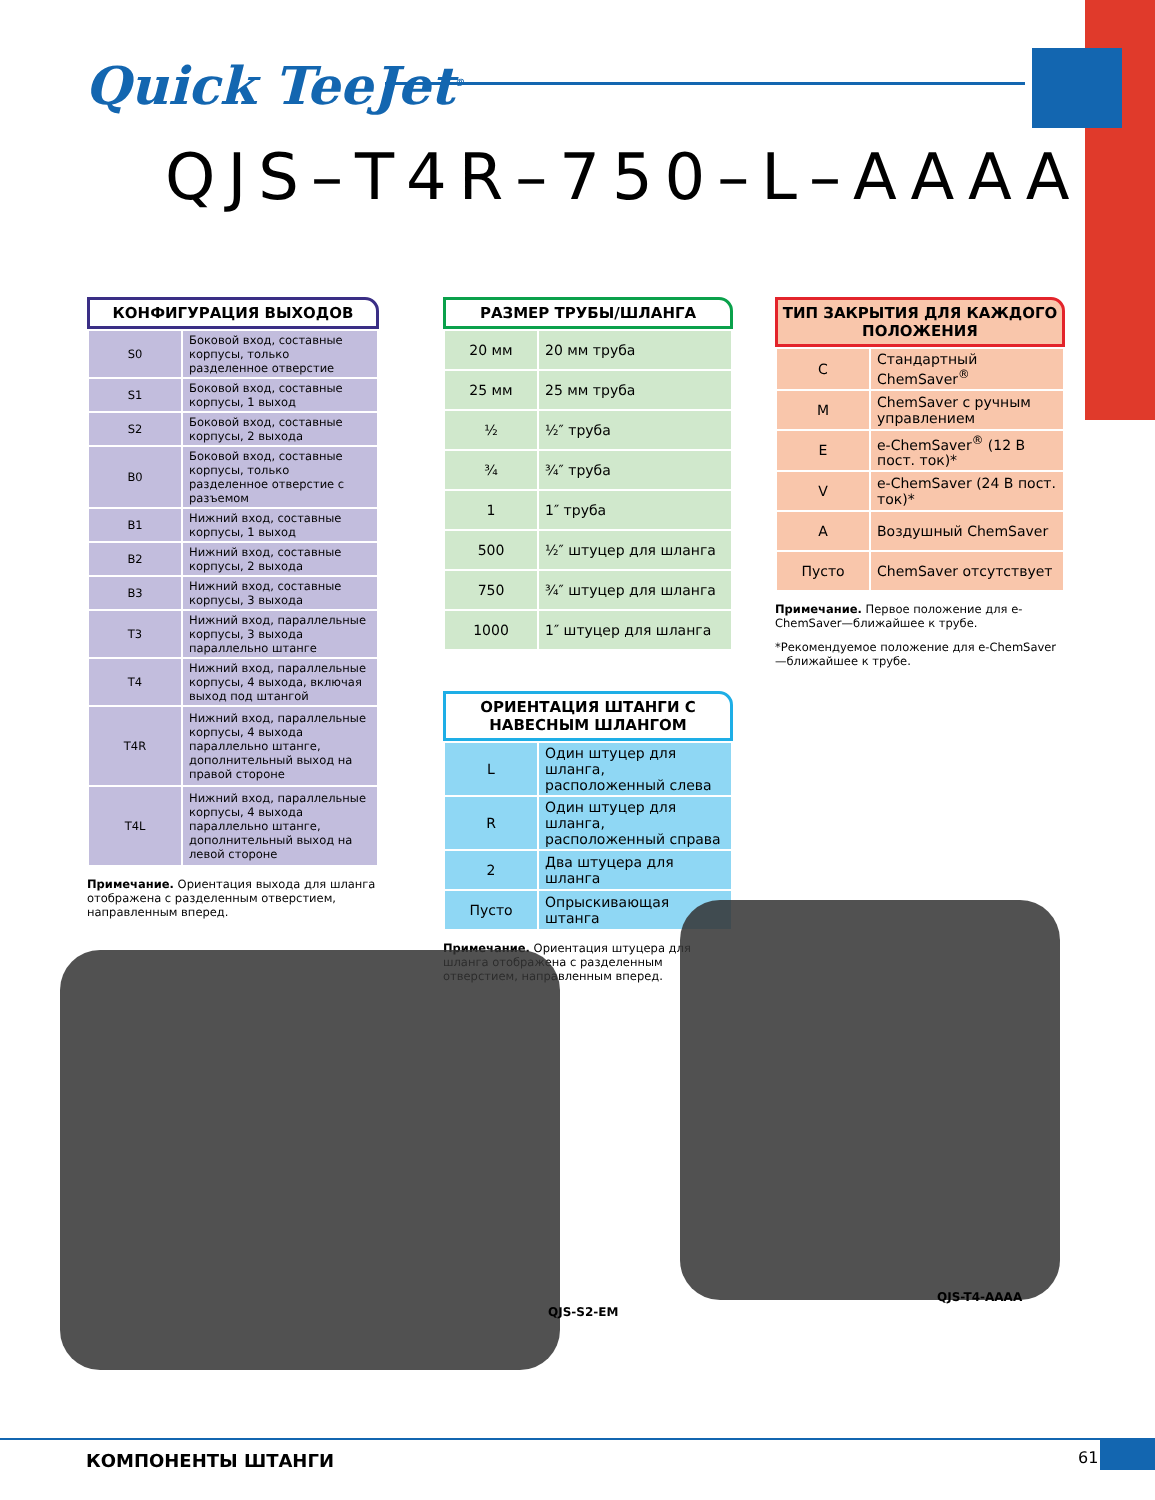Quick TeeJet<sup>®</sup>
QJS–T4R–750–L–AAAA
КОНФИГУРАЦИЯ ВЫХОДОВ
| S0 | Боковой вход, составные корпусы, только разделенное отверстие |
| S1 | Боковой вход, составные корпусы, 1 выход |
| S2 | Боковой вход, составные корпусы, 2 выхода |
| B0 | Боковой вход, составные корпусы, только разделенное отверстие с разъемом |
| B1 | Нижний вход, составные корпусы, 1 выход |
| B2 | Нижний вход, составные корпусы, 2 выхода |
| B3 | Нижний вход, составные корпусы, 3 выхода |
| T3 | Нижний вход, параллельные корпусы, 3 выхода параллельно штанге |
| T4 | Нижний вход, параллельные корпусы, 4 выхода, включая выход под штангой |
| T4R | Нижний вход, параллельные корпусы, 4 выхода параллельно штанге, дополнительный выход на правой стороне |
| T4L | Нижний вход, параллельные корпусы, 4 выхода параллельно штанге, дополнительный выход на левой стороне |
Примечание. Ориентация выхода для шланга отображена с разделенным отверстием, направленным вперед.
РАЗМЕР ТРУБЫ/ШЛАНГА
| 20 мм | 20 мм труба |
| 25 мм | 25 мм труба |
| ½ | ½″ труба |
| ¾ | ¾″ труба |
| 1 | 1″ труба |
| 500 | ½″ штуцер для шланга |
| 750 | ¾″ штуцер для шланга |
| 1000 | 1″ штуцер для шланга |
ОРИЕНТАЦИЯ ШТАНГИ С НАВЕСНЫМ ШЛАНГОМ
| L | Один штуцер для шланга, расположенный слева |
| R | Один штуцер для шланга, расположенный справа |
| 2 | Два штуцера для шланга |
| Пусто | Опрыскивающая штанга |
Примечание. Ориентация штуцера для шланга отображена с разделенным отверстием, направленным вперед.
ТИП ЗАКРЫТИЯ ДЛЯ КАЖДОГО ПОЛОЖЕНИЯ
| C | Стандартный ChemSaver<sup>®</sup> |
| M | ChemSaver с ручным управлением |
| E | e-ChemSaver<sup>®</sup> (12 В пост. ток)* |
| V | e-ChemSaver (24 В пост. ток)* |
| A | Воздушный ChemSaver |
| Пусто | ChemSaver отсутствует |
Примечание. Первое положение для e-ChemSaver—ближайшее к трубе.
*Рекомендуемое положение для e-ChemSaver—ближайшее к трубе.
QJS-S2-EM
QJS-T4-AAAA
КОМПОНЕНТЫ ШТАНГИ 61